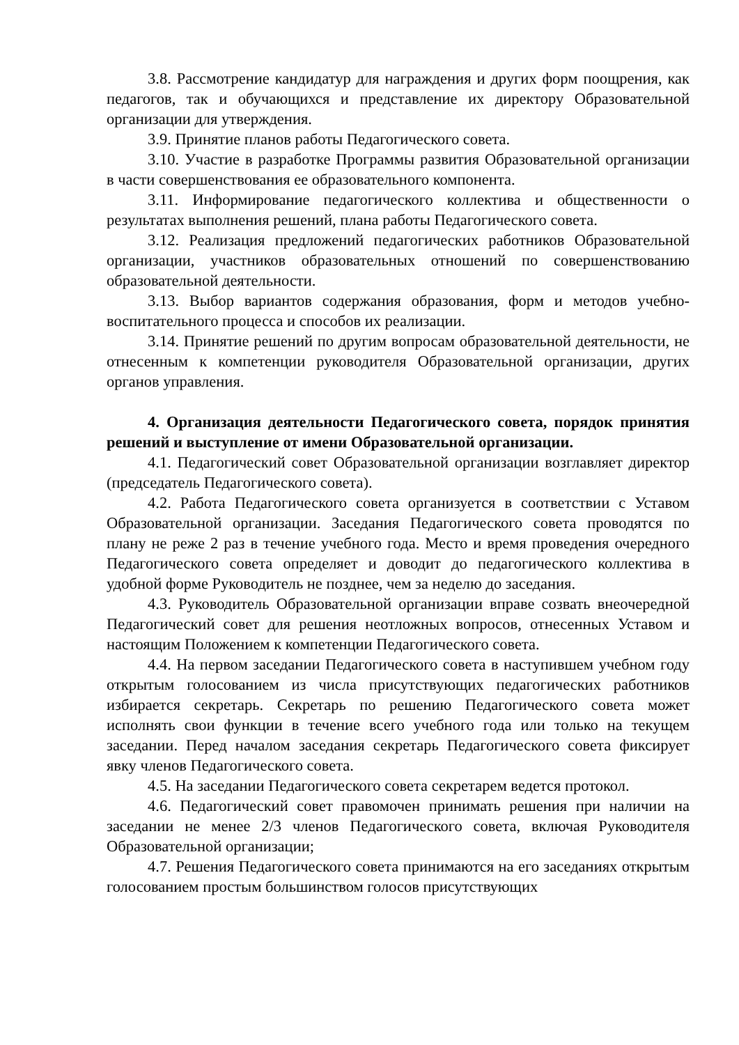3.8. Рассмотрение кандидатур для награждения и других форм поощрения, как педагогов, так и обучающихся и представление их директору Образовательной организации для утверждения.
3.9. Принятие планов работы Педагогического совета.
3.10. Участие в разработке Программы развития Образовательной организации в части совершенствования ее образовательного компонента.
3.11. Информирование педагогического коллектива и общественности о результатах выполнения решений, плана работы Педагогического совета.
3.12. Реализация предложений педагогических работников Образовательной организации, участников образовательных отношений по совершенствованию образовательной деятельности.
3.13. Выбор вариантов содержания образования, форм и методов учебно-воспитательного процесса и способов их реализации.
3.14. Принятие решений по другим вопросам образовательной деятельности, не отнесенным к компетенции руководителя Образовательной организации, других органов управления.
4. Организация деятельности Педагогического совета, порядок принятия решений и выступление от имени Образовательной организации.
4.1. Педагогический совет Образовательной организации возглавляет директор (председатель Педагогического совета).
4.2. Работа Педагогического совета организуется в соответствии с Уставом Образовательной организации. Заседания Педагогического совета проводятся по плану не реже 2 раз в течение учебного года. Место и время проведения очередного Педагогического совета определяет и доводит до педагогического коллектива в удобной форме Руководитель не позднее, чем за неделю до заседания.
4.3. Руководитель Образовательной организации вправе созвать внеочередной Педагогический совет для решения неотложных вопросов, отнесенных Уставом и настоящим Положением к компетенции Педагогического совета.
4.4. На первом заседании Педагогического совета в наступившем учебном году открытым голосованием из числа присутствующих педагогических работников избирается секретарь. Секретарь по решению Педагогического совета может исполнять свои функции в течение всего учебного года или только на текущем заседании. Перед началом заседания секретарь Педагогического совета фиксирует явку членов Педагогического совета.
4.5. На заседании Педагогического совета секретарем ведется протокол.
4.6. Педагогический совет правомочен принимать решения при наличии на заседании не менее 2/3 членов Педагогического совета, включая Руководителя Образовательной организации;
4.7. Решения Педагогического совета принимаются на его заседаниях открытым голосованием простым большинством голосов присутствующих